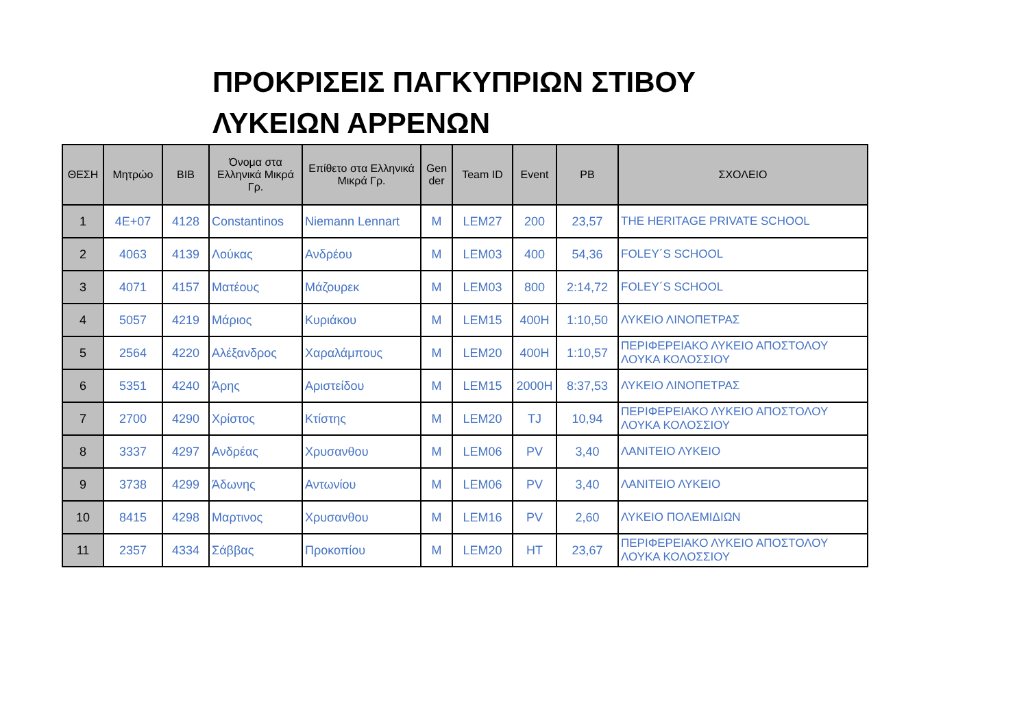ΠΡΟΚΡΙΣΕΙΣ ΠΑΓΚΥΠΡΙΩΝ ΣΤΙΒΟΥ ΛΥΚΕΙΩΝ ΑΡΡΕΝΩΝ
| ΘΕΣΗ | Μητρώο | BIB | Όνομα στα Ελληνικά Μικρά Γρ. | Επίθετο στα Ελληνικά Μικρά Γρ. | Gen der | Team ID | Event | PB | ΣΧΟΛΕΙΟ |
| --- | --- | --- | --- | --- | --- | --- | --- | --- | --- |
| 1 | 4E+07 | 4128 | Constantinos | Niemann Lennart | M | LEM27 | 200 | 23,57 | THE HERITAGE PRIVATE SCHOOL |
| 2 | 4063 | 4139 | Λούκας | Ανδρέου | M | LEM03 | 400 | 54,36 | FOLEY΄S SCHOOL |
| 3 | 4071 | 4157 | Ματέους | Μάζουρεκ | M | LEM03 | 800 | 2:14,72 | FOLEY΄S SCHOOL |
| 4 | 5057 | 4219 | Μάριος | Κυριάκου | M | LEM15 | 400H | 1:10,50 | ΛΥΚΕΙΟ ΛΙΝΟΠΕΤΡΑΣ |
| 5 | 2564 | 4220 | Αλέξανδρος | Χαραλάμπους | M | LEM20 | 400H | 1:10,57 | ΠΕΡΙΦΕΡΕΙΑΚΟ ΛΥΚΕΙΟ ΑΠΟΣΤΟΛΟΥ ΛΟΥΚΑ ΚΟΛΟΣΣΙΟΥ |
| 6 | 5351 | 4240 | Άρης | Αριστείδου | M | LEM15 | 2000H | 8:37,53 | ΛΥΚΕΙΟ ΛΙΝΟΠΕΤΡΑΣ |
| 7 | 2700 | 4290 | Χρίστος | Κτίστης | M | LEM20 | TJ | 10,94 | ΠΕΡΙΦΕΡΕΙΑΚΟ ΛΥΚΕΙΟ ΑΠΟΣΤΟΛΟΥ ΛΟΥΚΑ ΚΟΛΟΣΣΙΟΥ |
| 8 | 3337 | 4297 | Ανδρέας | Χρυσανθου | M | LEM06 | PV | 3,40 | ΛΑΝΙΤΕΙΟ ΛΥΚΕΙΟ |
| 9 | 3738 | 4299 | Άδωνης | Αντωνίου | M | LEM06 | PV | 3,40 | ΛΑΝΙΤΕΙΟ ΛΥΚΕΙΟ |
| 10 | 8415 | 4298 | Μαρτινος | Χρυσανθου | M | LEM16 | PV | 2,60 | ΛΥΚΕΙΟ ΠΟΛΕΜΙΔΙΩΝ |
| 11 | 2357 | 4334 | Σάββας | Προκοπίου | M | LEM20 | HT | 23,67 | ΠΕΡΙΦΕΡΕΙΑΚΟ ΛΥΚΕΙΟ ΑΠΟΣΤΟΛΟΥ ΛΟΥΚΑ ΚΟΛΟΣΣΙΟΥ |